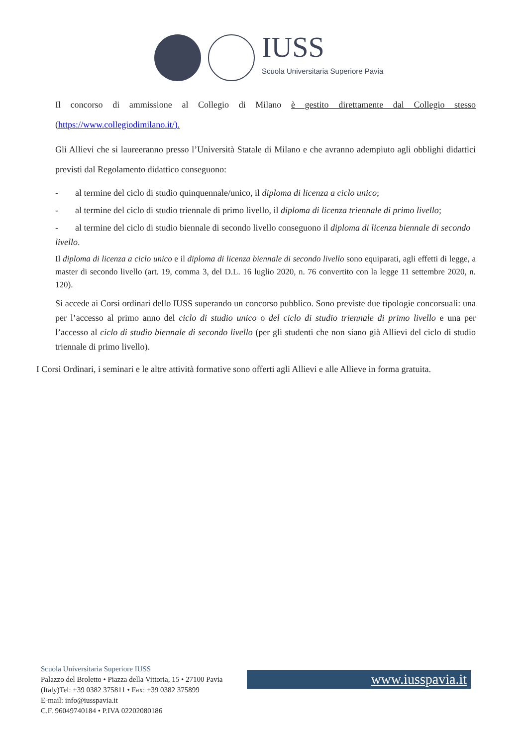IUSS
Scuola Universitaria Superiore Pavia
Il concorso di ammissione al Collegio di Milano è gestito direttamente dal Collegio stesso (https://www.collegiodimilano.it/).
Gli Allievi che si laureeranno presso l’Università Statale di Milano e che avranno adempiuto agli obblighi didattici previsti dal Regolamento didattico conseguono:
- al termine del ciclo di studio quinquennale/unico, il diploma di licenza a ciclo unico;
- al termine del ciclo di studio triennale di primo livello, il diploma di licenza triennale di primo livello;
- al termine del ciclo di studio biennale di secondo livello conseguono il diploma di licenza biennale di secondo livello.
Il diploma di licenza a ciclo unico e il diploma di licenza biennale di secondo livello sono equiparati, agli effetti di legge, a master di secondo livello (art. 19, comma 3, del D.L. 16 luglio 2020, n. 76 convertito con la legge 11 settembre 2020, n. 120).
Si accede ai Corsi ordinari dello IUSS superando un concorso pubblico. Sono previste due tipologie concorsuali: una per l’accesso al primo anno del ciclo di studio unico o del ciclo di studio triennale di primo livello e una per l’accesso al ciclo di studio biennale di secondo livello (per gli studenti che non siano già Allievi del ciclo di studio triennale di primo livello).
I Corsi Ordinari, i seminari e le altre attività formative sono offerti agli Allievi e alle Allieve in forma gratuita.
Scuola Universitaria Superiore IUSS
Palazzo del Broletto • Piazza della Vittoria, 15 • 27100 Pavia
(Italy)Tel: +39 0382 375811 • Fax: +39 0382 375899
E-mail: info@iusspavia.it
C.F. 96049740184 • P.IVA 02202080186
www.iusspavia.it